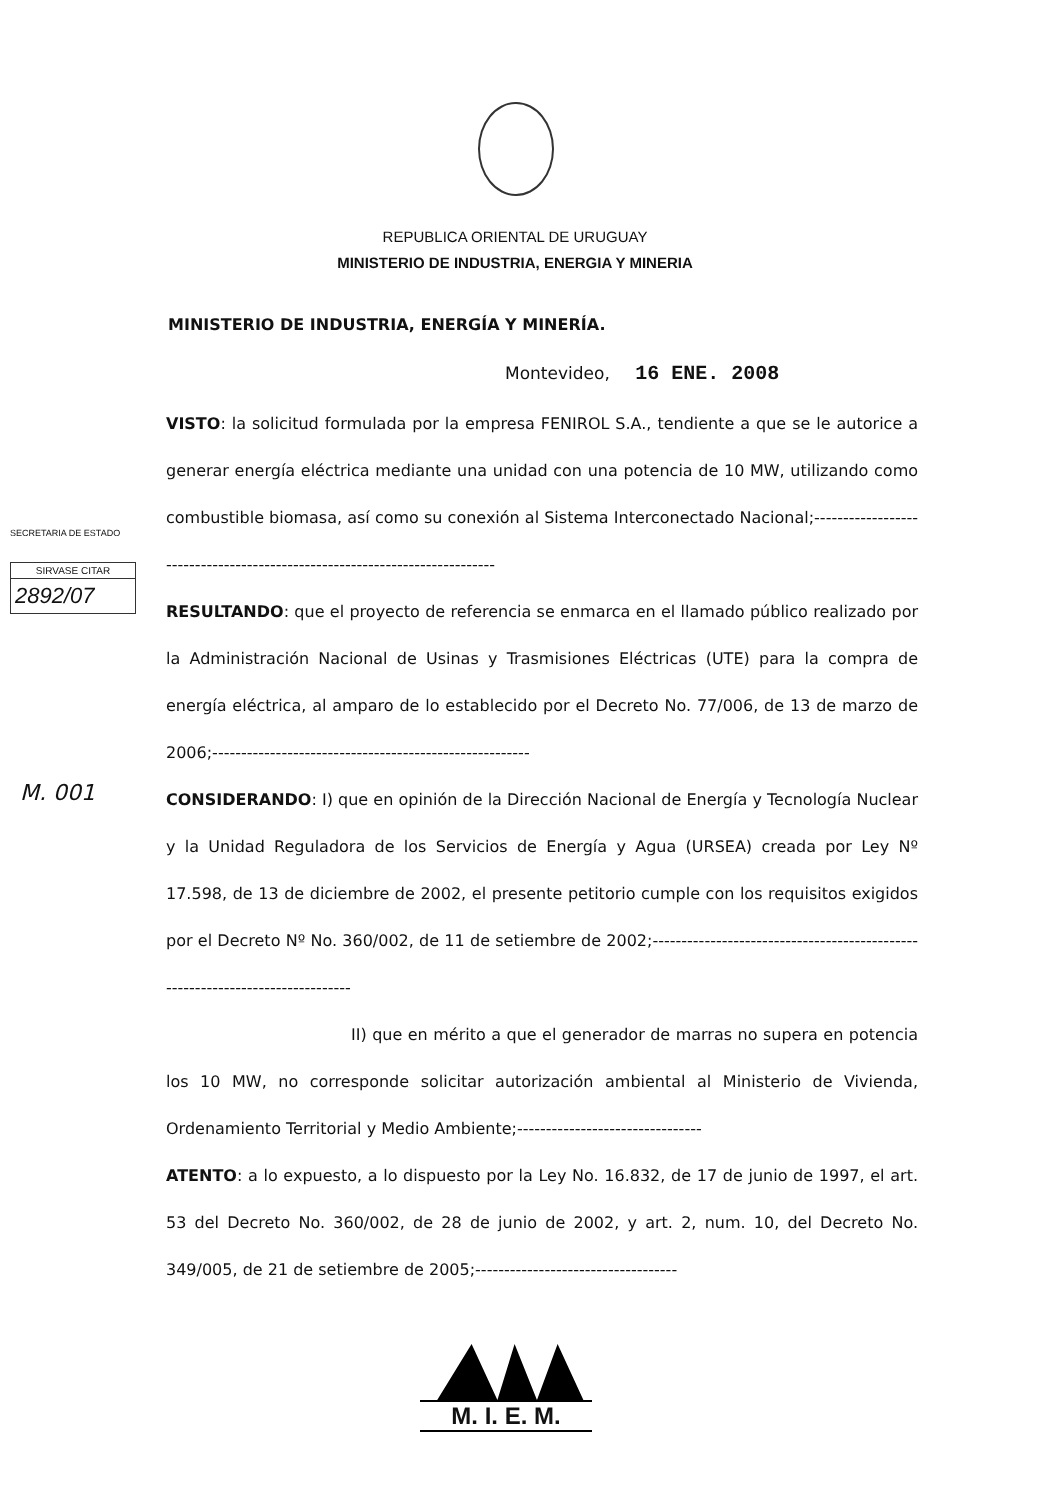REPUBLICA ORIENTAL DE URUGUAY
MINISTERIO DE INDUSTRIA, ENERGIA Y MINERIA
MINISTERIO DE INDUSTRIA, ENERGÍA Y MINERÍA.
Montevideo, 16 ENE. 2008
SECRETARIA DE ESTADO
SIRVASE CITAR
2892/07
M. 001
VISTO: la solicitud formulada por la empresa FENIROL S.A., tendiente a que se le autorice a generar energía eléctrica mediante una unidad con una potencia de 10 MW, utilizando como combustible biomasa, así como su conexión al Sistema Interconectado Nacional;---------------------------------------------------------------------------
RESULTANDO: que el proyecto de referencia se enmarca en el llamado público realizado por la Administración Nacional de Usinas y Trasmisiones Eléctricas (UTE) para la compra de energía eléctrica, al amparo de lo establecido por el Decreto No. 77/006, de 13 de marzo de 2006;-------------------------------------------------------
CONSIDERANDO: I) que en opinión de la Dirección Nacional de Energía y Tecnología Nuclear y la Unidad Reguladora de los Servicios de Energía y Agua (URSEA) creada por Ley Nº 17.598, de 13 de diciembre de 2002, el presente petitorio cumple con los requisitos exigidos por el Decreto Nº No. 360/002, de 11 de setiembre de 2002;------------------------------------------------------------------------------
II) que en mérito a que el generador de marras no supera en potencia los 10 MW, no corresponde solicitar autorización ambiental al Ministerio de Vivienda, Ordenamiento Territorial y Medio Ambiente;--------------------------------
ATENTO: a lo expuesto, a lo dispuesto por la Ley No. 16.832, de 17 de junio de 1997, el art. 53 del Decreto No. 360/002, de 28 de junio de 2002, y art. 2, num. 10, del Decreto No. 349/005, de 21 de setiembre de 2005;-----------------------------------
M. I. E. M.